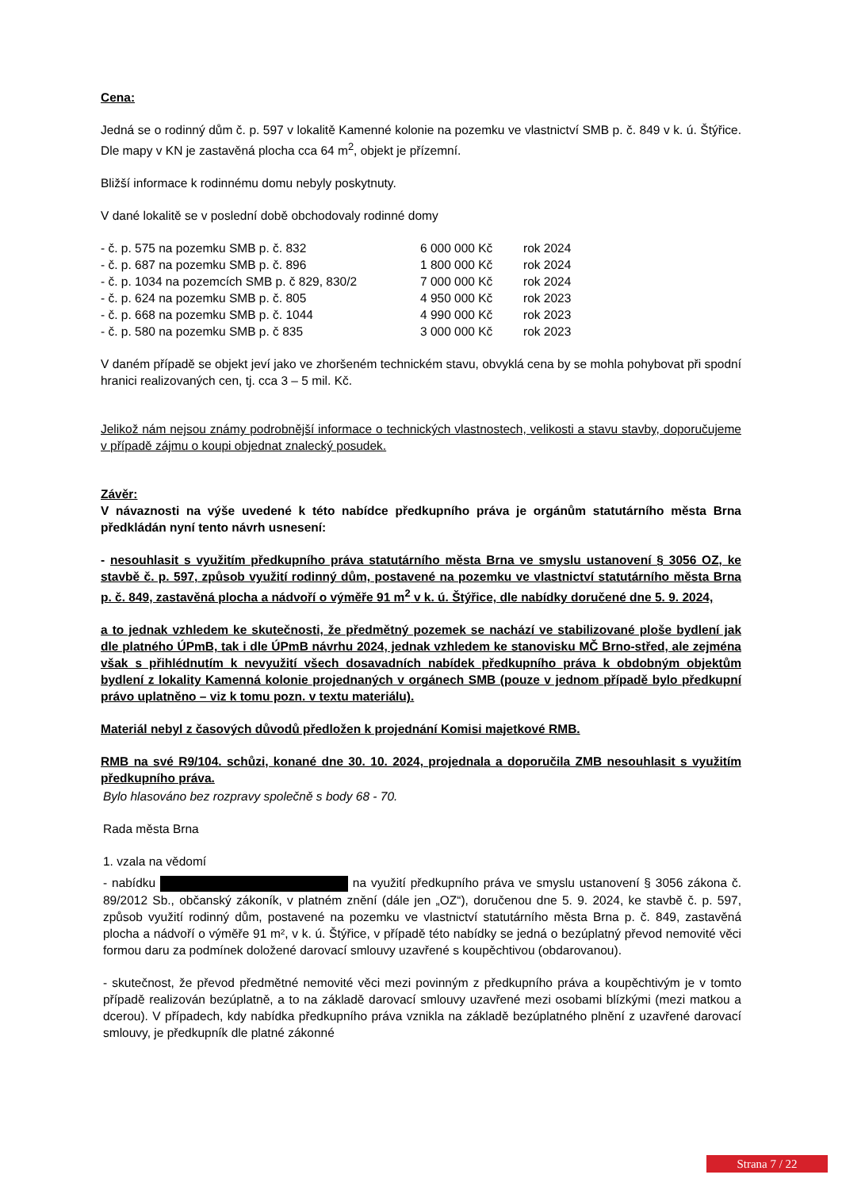Cena:
Jedná se o rodinný dům č. p. 597 v lokalitě Kamenné kolonie na pozemku ve vlastnictví SMB p. č. 849 v k. ú. Štýřice. Dle mapy v KN je zastavěná plocha cca 64 m<sup>2</sup>, objekt je přízemní.
Bližší informace k rodinnému domu nebyly poskytnuty.
V dané lokalitě se v poslední době obchodovaly rodinné domy
| - č. p. 575 na pozemku SMB p. č. 832 | 6 000 000 Kč | rok 2024 |
| - č. p. 687 na pozemku SMB p. č. 896 | 1 800 000 Kč | rok 2024 |
| - č. p. 1034 na pozemcích SMB p. č 829, 830/2 | 7 000 000 Kč | rok 2024 |
| - č. p. 624 na pozemku SMB p. č. 805 | 4 950 000 Kč | rok 2023 |
| - č. p. 668 na pozemku SMB p. č. 1044 | 4 990 000 Kč | rok 2023 |
| - č. p. 580 na pozemku SMB p. č 835 | 3 000 000 Kč | rok 2023 |
V daném případě se objekt jeví jako ve zhoršeném technickém stavu, obvyklá cena by se mohla pohybovat při spodní hranici realizovaných cen, tj. cca 3 – 5 mil. Kč.
Jelikož nám nejsou známy podrobnější informace o technických vlastnostech, velikosti a stavu stavby, doporučujeme v případě zájmu o koupi objednat znalecký posudek.
Závěr:
V návaznosti na výše uvedené k této nabídce předkupního práva je orgánům statutárního města Brna předkládán nyní tento návrh usnesení:
- nesouhlasit s využitím předkupního práva statutárního města Brna ve smyslu ustanovení § 3056 OZ, ke stavbě č. p. 597, způsob využití rodinný dům, postavené na pozemku ve vlastnictví statutárního města Brna p. č. 849, zastavěná plocha a nádvoří o výměře 91 m<sup>2</sup> v k. ú. Štýřice, dle nabídky doručené dne 5. 9. 2024,
a to jednak vzhledem ke skutečnosti, že předmětný pozemek se nachází ve stabilizované ploše bydlení jak dle platného ÚPmB, tak i dle ÚPmB návrhu 2024, jednak vzhledem ke stanovisku MČ Brno-střed, ale zejména však s přihlédnutím k nevyužití všech dosavadních nabídek předkupního práva k obdobným objektům bydlení z lokality Kamenná kolonie projednaných v orgánech SMB (pouze v jednom případě bylo předkupní právo uplatněno – viz k tomu pozn. v textu materiálu).
Materiál nebyl z časových důvodů předložen k projednání Komisi majetkové RMB.
RMB na své R9/104. schůzi, konané dne 30. 10. 2024, projednala a doporučila ZMB nesouhlasit s využitím předkupního práva.
Bylo hlasováno bez rozpravy společně s body 68 - 70.
Rada města Brna
1. vzala na vědomí
- nabídku na využití předkupního práva ve smyslu ustanovení § 3056 zákona č. 89/2012 Sb., občanský zákoník, v platném znění (dále jen „OZ“), doručenou dne 5. 9. 2024, ke stavbě č. p. 597, způsob využití rodinný dům, postavené na pozemku ve vlastnictví statutárního města Brna p. č. 849, zastavěná plocha a nádvoří o výměře 91 m², v k. ú. Štýřice, v případě této nabídky se jedná o bezúplatný převod nemovité věci formou daru za podmínek doložené darovací smlouvy uzavřené s koupěchtivou (obdarovanou).
- skutečnost, že převod předmětné nemovité věci mezi povinným z předkupního práva a koupěchtivým je v tomto případě realizován bezúplatně, a to na základě darovací smlouvy uzavřené mezi osobami blízkými (mezi matkou a dcerou). V případech, kdy nabídka předkupního práva vznikla na základě bezúplatného plnění z uzavřené darovací smlouvy, je předkupník dle platné zákonné
Strana 7 / 22